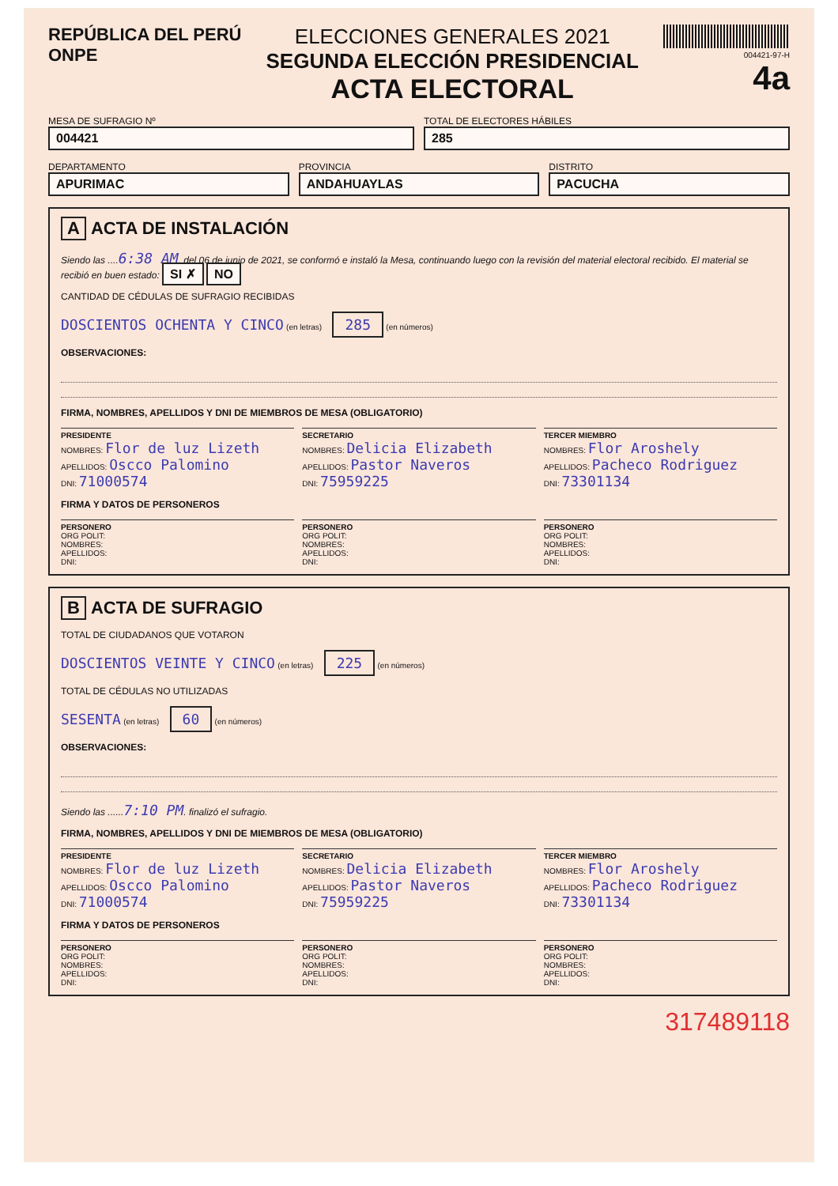REPÚBLICA DEL PERÚ
ONPE
ELECCIONES GENERALES 2021
SEGUNDA ELECCIÓN PRESIDENCIAL
ACTA ELECTORAL
004421-97-H
4a
MESA DE SUFRAGIO Nº
004421
TOTAL DE ELECTORES HÁBILES
285
DEPARTAMENTO
APURIMAC
PROVINCIA
ANDAHUAYLAS
DISTRITO
PACUCHA
A ACTA DE INSTALACIÓN
Siendo las ....6:38 AM. del 06 de junio de 2021, se conformó e instaló la Mesa, continuando luego con la revisión del material electoral recibido. El material se recibió en buen estado: SI ✗ NO
CANTIDAD DE CÉDULAS DE SUFRAGIO RECIBIDAS
DOSCIENTOS OCHENTA Y CINCO (en letras) 285 (en números)
OBSERVACIONES:
FIRMA, NOMBRES, APELLIDOS Y DNI DE MIEMBROS DE MESA (OBLIGATORIO)
PRESIDENTE
NOMBRES: Flor de luz Lizeth
APELLIDOS: Oscco Palomino
DNI: 71000574
SECRETARIO
NOMBRES: Delicia Elizabeth
APELLIDOS: Pastor Naveros
DNI: 75959225
TERCER MIEMBRO
NOMBRES: Flor Aroshely
APELLIDOS: Pacheco Rodriguez
DNI: 73301134
FIRMA Y DATOS DE PERSONEROS
PERSONERO
ORG POLIT:
NOMBRES:
APELLIDOS:
DNI:
PERSONERO
ORG POLIT:
NOMBRES:
APELLIDOS:
DNI:
PERSONERO
ORG POLIT:
NOMBRES:
APELLIDOS:
DNI:
B ACTA DE SUFRAGIO
TOTAL DE CIUDADANOS QUE VOTARON
DOSCIENTOS VEINTE Y CINCO (en letras) 225 (en números)
TOTAL DE CÉDULAS NO UTILIZADAS
SESENTA (en letras) 60 (en números)
OBSERVACIONES:
Siendo las ......7:10 PM. finalizó el sufragio.
FIRMA, NOMBRES, APELLIDOS Y DNI DE MIEMBROS DE MESA (OBLIGATORIO)
PRESIDENTE
NOMBRES: Flor de luz Lizeth
APELLIDOS: Oscco Palomino
DNI: 71000574
SECRETARIO
NOMBRES: Delicia Elizabeth
APELLIDOS: Pastor Naveros
DNI: 75959225
TERCER MIEMBRO
NOMBRES: Flor Aroshely
APELLIDOS: Pacheco Rodriguez
DNI: 73301134
FIRMA Y DATOS DE PERSONEROS
PERSONERO
ORG POLIT:
NOMBRES:
APELLIDOS:
DNI:
PERSONERO
ORG POLIT:
NOMBRES:
APELLIDOS:
DNI:
PERSONERO
ORG POLIT:
NOMBRES:
APELLIDOS:
DNI:
317489118